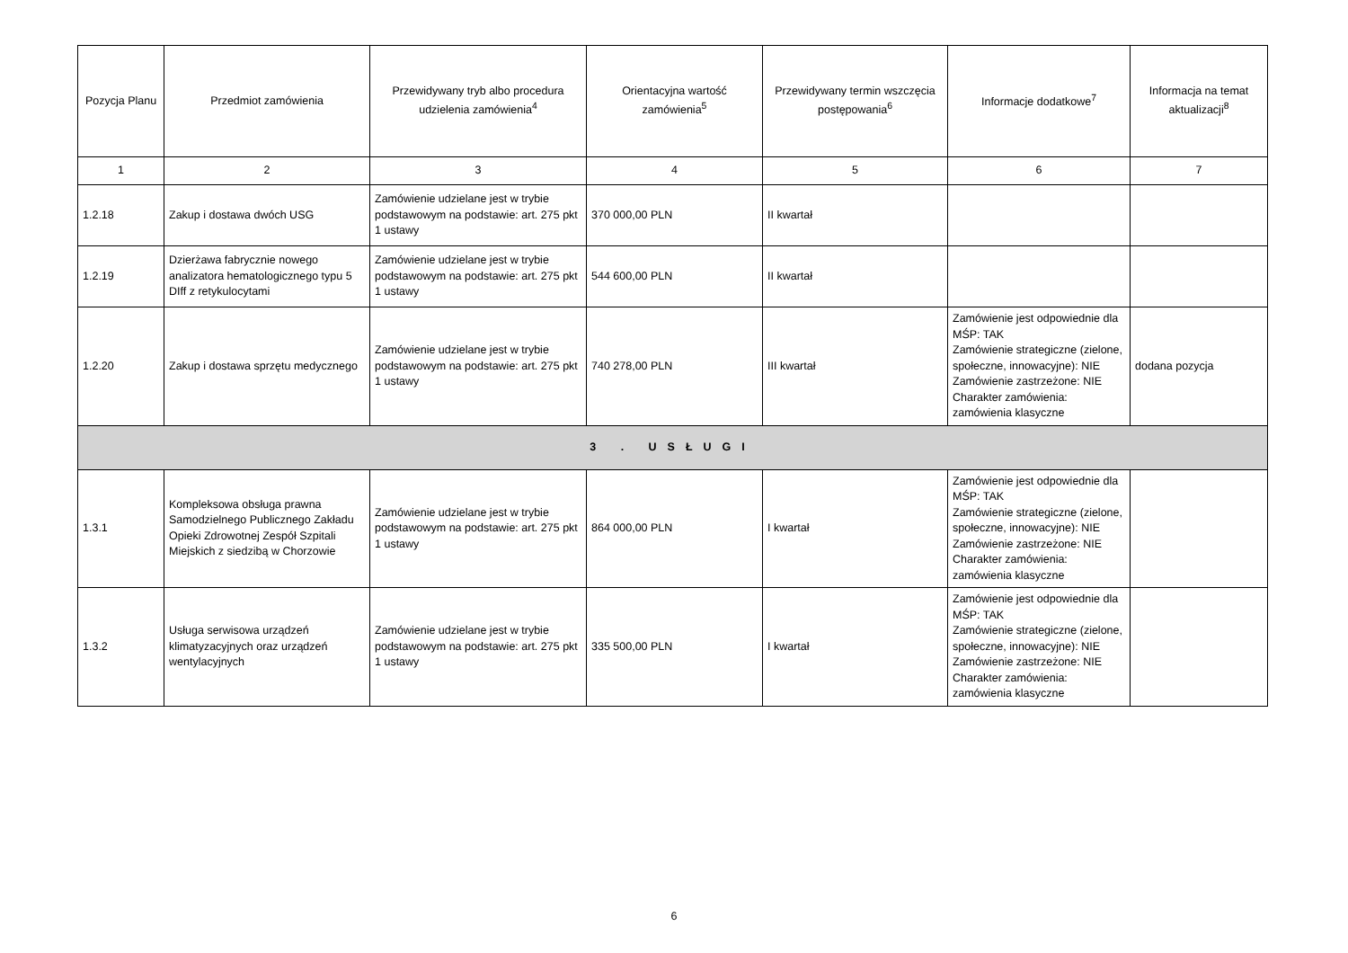| Pozycja Planu | Przedmiot zamówienia | Przewidywany tryb albo procedura udzielenia zamówienia<sup>4</sup> | Orientacyjna wartość zamówienia<sup>5</sup> | Przewidywany termin wszczęcia postępowania<sup>6</sup> | Informacje dodatkowe<sup>7</sup> | Informacja na temat aktualizacji<sup>8</sup> |
| --- | --- | --- | --- | --- | --- | --- |
| 1 | 2 | 3 | 4 | 5 | 6 | 7 |
| 1.2.18 | Zakup i dostawa dwóch USG | Zamówienie udzielane jest w trybie podstawowym na podstawie: art. 275 pkt 1 ustawy | 370 000,00 PLN | II kwartał | | |
| 1.2.19 | Dzierżawa fabrycznie nowego analizatora hematologicznego typu 5 DIff z retykulocytami | Zamówienie udzielane jest w trybie podstawowym na podstawie: art. 275 pkt 1 ustawy | 544 600,00 PLN | II kwartał | | |
| 1.2.20 | Zakup i dostawa sprzętu medycznego | Zamówienie udzielane jest w trybie podstawowym na podstawie: art. 275 pkt 1 ustawy | 740 278,00 PLN | III kwartał | Zamówienie jest odpowiednie dla MŚP: TAK Zamówienie strategiczne (zielone, społeczne, innowacyjne): NIE Zamówienie zastrzeżone: NIE Charakter zamówienia: zamówienia klasyczne | dodana pozycja |
| 3 . USŁUGI | | | | | | |
| 1.3.1 | Kompleksowa obsługa prawna Samodzielnego Publicznego Zakładu Opieki Zdrowotnej Zespół Szpitali Miejskich z siedzibą w Chorzowie | Zamówienie udzielane jest w trybie podstawowym na podstawie: art. 275 pkt 1 ustawy | 864 000,00 PLN | I kwartał | Zamówienie jest odpowiednie dla MŚP: TAK Zamówienie strategiczne (zielone, społeczne, innowacyjne): NIE Zamówienie zastrzeżone: NIE Charakter zamówienia: zamówienia klasyczne | |
| 1.3.2 | Usługa serwisowa urządzeń klimatyzacyjnych oraz urządzeń wentylacyjnych | Zamówienie udzielane jest w trybie podstawowym na podstawie: art. 275 pkt 1 ustawy | 335 500,00 PLN | I kwartał | Zamówienie jest odpowiednie dla MŚP: TAK Zamówienie strategiczne (zielone, społeczne, innowacyjne): NIE Zamówienie zastrzeżone: NIE Charakter zamówienia: zamówienia klasyczne | |
6